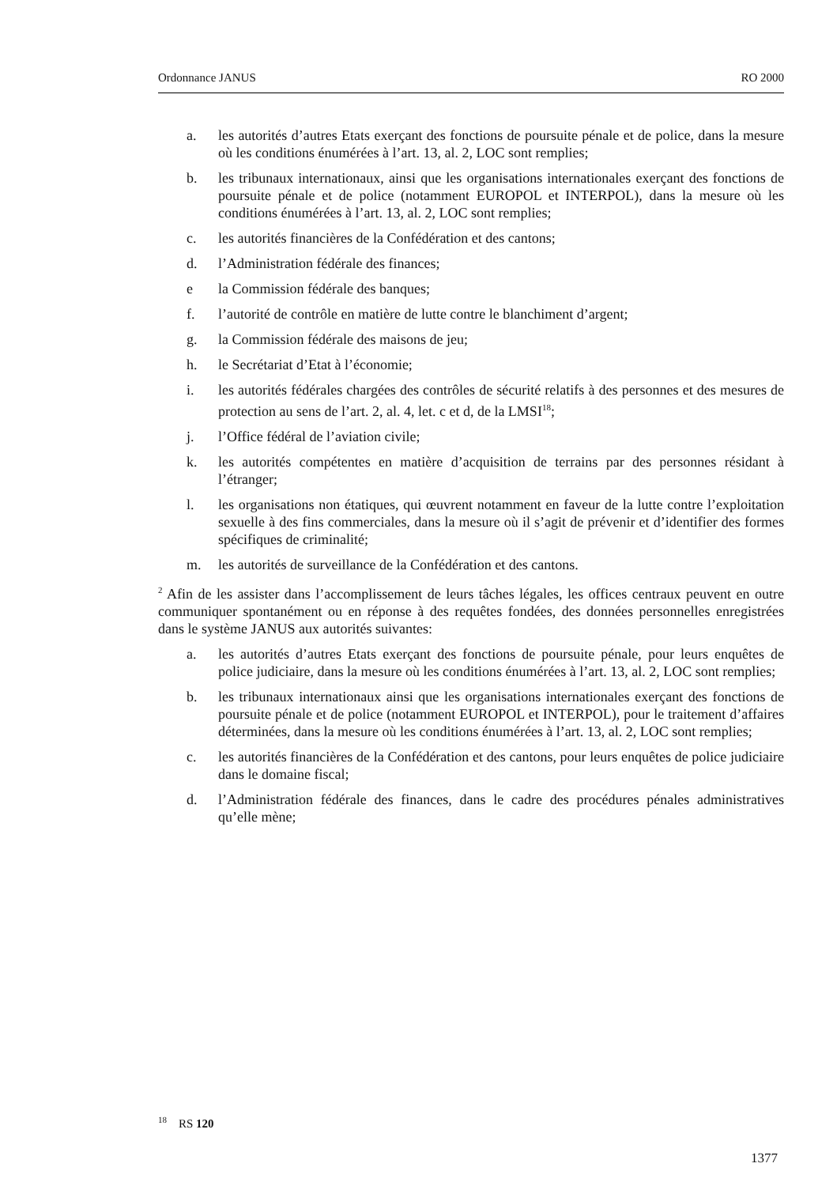Ordonnance JANUS RO 2000
a. les autorités d’autres Etats exerçant des fonctions de poursuite pénale et de police, dans la mesure où les conditions énumérées à l’art. 13, al. 2, LOC sont remplies;
b. les tribunaux internationaux, ainsi que les organisations internationales exerçant des fonctions de poursuite pénale et de police (notamment EUROPOL et INTERPOL), dans la mesure où les conditions énumérées à l’art. 13, al. 2, LOC sont remplies;
c. les autorités financières de la Confédération et des cantons;
d. l’Administration fédérale des finances;
e la Commission fédérale des banques;
f. l’autorité de contrôle en matière de lutte contre le blanchiment d’argent;
g. la Commission fédérale des maisons de jeu;
h. le Secrétariat d’Etat à l’économie;
i. les autorités fédérales chargées des contrôles de sécurité relatifs à des personnes et des mesures de protection au sens de l’art. 2, al. 4, let. c et d, de la LMSI<sup>18</sup>;
j. l’Office fédéral de l’aviation civile;
k. les autorités compétentes en matière d’acquisition de terrains par des personnes résidant à l’étranger;
l. les organisations non étatiques, qui œuvrent notamment en faveur de la lutte contre l’exploitation sexuelle à des fins commerciales, dans la mesure où il s’agit de prévenir et d’identifier des formes spécifiques de criminalité;
m. les autorités de surveillance de la Confédération et des cantons.
<sup>2</sup> Afin de les assister dans l’accomplissement de leurs tâches légales, les offices centraux peuvent en outre communiquer spontanément ou en réponse à des requêtes fondées, des données personnelles enregistrées dans le système JANUS aux autorités suivantes:
a. les autorités d’autres Etats exerçant des fonctions de poursuite pénale, pour leurs enquêtes de police judiciaire, dans la mesure où les conditions énumérées à l’art. 13, al. 2, LOC sont remplies;
b. les tribunaux internationaux ainsi que les organisations internationales exerçant des fonctions de poursuite pénale et de police (notamment EUROPOL et INTERPOL), pour le traitement d’affaires déterminées, dans la mesure où les conditions énumérées à l’art. 13, al. 2, LOC sont remplies;
c. les autorités financières de la Confédération et des cantons, pour leurs enquêtes de police judiciaire dans le domaine fiscal;
d. l’Administration fédérale des finances, dans le cadre des procédures pénales administratives qu’elle mène;
<sup>18</sup> RS 120
1377